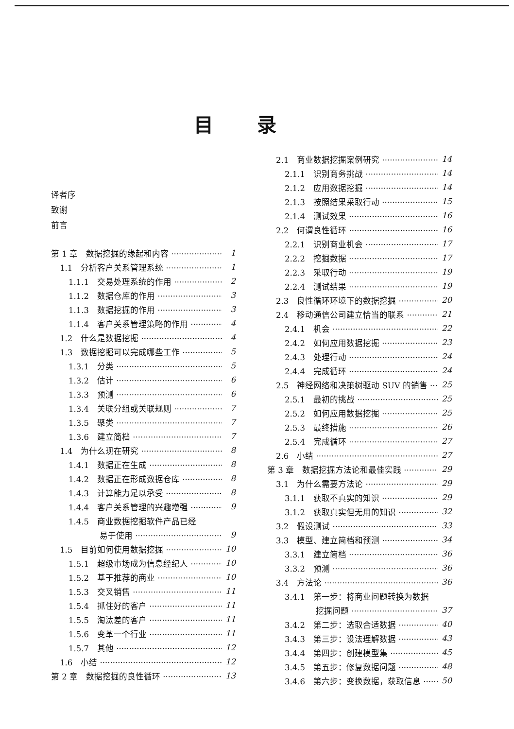目录
译者序
致谢
前言
第 1 章　数据挖掘的缘起和内容 1
1.1　分析客户关系管理系统 1
1.1.1　交易处理系统的作用 2
1.1.2　数据仓库的作用 3
1.1.3　数据挖掘的作用 3
1.1.4　客户关系管理策略的作用 4
1.2　什么是数据挖掘 4
1.3　数据挖掘可以完成哪些工作 5
1.3.1　分类 5
1.3.2　估计 6
1.3.3　预测 6
1.3.4　关联分组或关联规则 7
1.3.5　聚类 7
1.3.6　建立简档 7
1.4　为什么现在研究 8
1.4.1　数据正在生成 8
1.4.2　数据正在形成数据仓库 8
1.4.3　计算能力足以承受 8
1.4.4　客户关系管理的兴趣增强 9
1.4.5　商业数据挖掘软件产品已经
易于使用 9
1.5　目前如何使用数据挖掘 10
1.5.1　超级市场成为信息经纪人 10
1.5.2　基于推荐的商业 10
1.5.3　交叉销售 11
1.5.4　抓住好的客户 11
1.5.5　淘汰差的客户 11
1.5.6　变革一个行业 11
1.5.7　其他 12
1.6　小结 12
第 2 章　数据挖掘的良性循环 13
2.1　商业数据挖掘案例研究 14
2.1.1　识别商务挑战 14
2.1.2　应用数据挖掘 14
2.1.3　按照结果采取行动 15
2.1.4　测试效果 16
2.2　何谓良性循环 16
2.2.1　识别商业机会 17
2.2.2　挖掘数据 17
2.2.3　采取行动 19
2.2.4　测试结果 19
2.3　良性循环环境下的数据挖掘 20
2.4　移动通信公司建立恰当的联系 21
2.4.1　机会 22
2.4.2　如何应用数据挖掘 23
2.4.3　处理行动 24
2.4.4　完成循环 24
2.5　神经网络和决策树驱动 SUV 的销售 25
2.5.1　最初的挑战 25
2.5.2　如何应用数据挖掘 25
2.5.3　最终措施 26
2.5.4　完成循环 27
2.6　小结 27
第 3 章　数据挖掘方法论和最佳实践 29
3.1　为什么需要方法论 29
3.1.1　获取不真实的知识 29
3.1.2　获取真实但无用的知识 32
3.2　假设测试 33
3.3　模型、建立简档和预测 34
3.3.1　建立简档 36
3.3.2　预测 36
3.4　方法论 36
3.4.1　第一步：将商业问题转换为数据
挖掘问题 37
3.4.2　第二步：选取合适数据 40
3.4.3　第三步：设法理解数据 43
3.4.4　第四步：创建模型集 45
3.4.5　第五步：修复数据问题 48
3.4.6　第六步：变换数据，获取信息 50